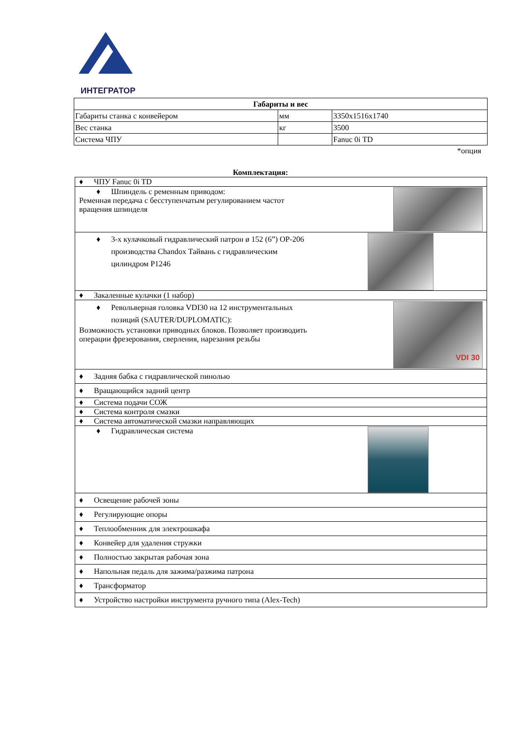ИНТЕГРАТОР
| Габариты и вес | | |
| Габариты станка с конвейером | мм | 3350x1516x1740 |
| Вес станка | кг | 3500 |
| Система ЧПУ | | Fanuc 0i TD |
*опция
Комплектация:
| ♦ ЧПУ Fanuc 0i TD |
| ♦ Шпиндель с ременным приводом: Ременная передача с бесступенчатым регулированием частот вращения шпинделя |
| ♦ 3-х кулачковый гидравлический патрон ø 152 (6”) OP-206 производства Chandox Тайвань с гидравлическим цилиндром P1246 |
| ♦ Закаленные кулачки (1 набор) |
| VDI 30 ♦ Револьверная головка VDI30 на 12 инструментальных позиций (SAUTER/DUPLOMATIC): Возможность установки приводных блоков. Позволяет производить операции фрезерования, сверления, нарезания резьбы |
| ♦ Задняя бабка с гидравлической пинолью |
| ♦ Вращающийся задний центр |
| ♦ Система подачи СОЖ |
| ♦ Система контроля смазки |
| ♦ Система автоматической смазки направляющих |
| ♦ Гидравлическая система |
| ♦ Освещение рабочей зоны |
| ♦ Регулирующие опоры |
| ♦ Теплообменник для электрошкафа |
| ♦ Конвейер для удаления стружки |
| ♦ Полностью закрытая рабочая зона |
| ♦ Напольная педаль для зажима/разжима патрона |
| ♦ Трансформатор |
| ♦ Устройство настройки инструмента ручного типа (Alex-Tech) |